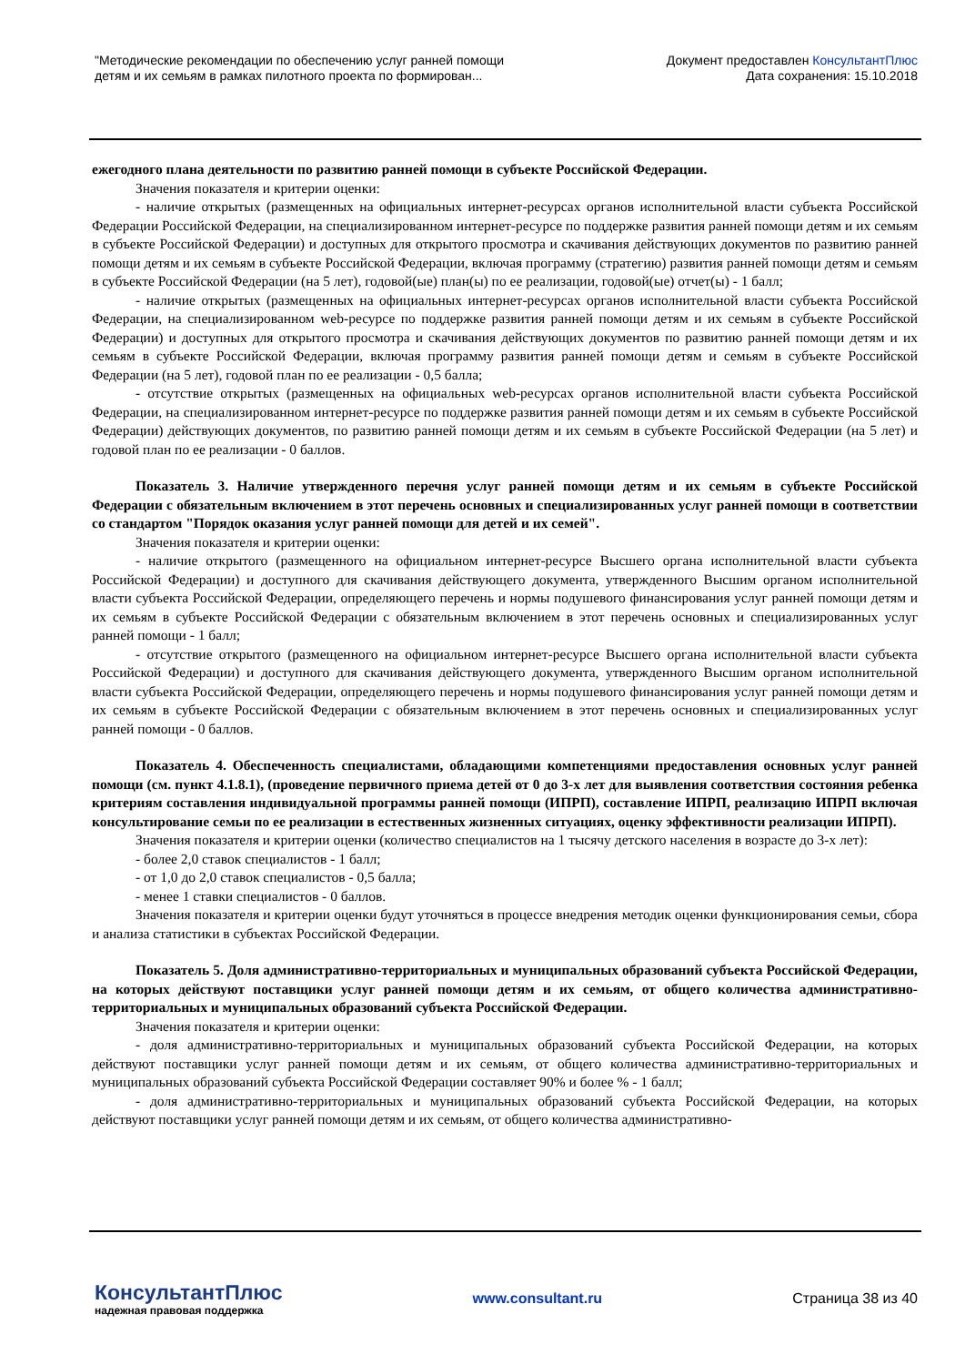"Методические рекомендации по обеспечению услуг ранней помощи
детям и их семьям в рамках пилотного проекта по формирован...
Документ предоставлен КонсультантПлюс
Дата сохранения: 15.10.2018
ежегодного плана деятельности по развитию ранней помощи в субъекте Российской Федерации.
Значения показателя и критерии оценки:
- наличие открытых (размещенных на официальных интернет-ресурсах органов исполнительной власти субъекта Российской Федерации Российской Федерации, на специализированном интернет-ресурсе по поддержке развития ранней помощи детям и их семьям в субъекте Российской Федерации) и доступных для открытого просмотра и скачивания действующих документов по развитию ранней помощи детям и их семьям в субъекте Российской Федерации, включая программу (стратегию) развития ранней помощи детям и семьям в субъекте Российской Федерации (на 5 лет), годовой(ые) план(ы) по ее реализации, годовой(ые) отчет(ы) - 1 балл;
- наличие открытых (размещенных на официальных интернет-ресурсах органов исполнительной власти субъекта Российской Федерации, на специализированном web-ресурсе по поддержке развития ранней помощи детям и их семьям в субъекте Российской Федерации) и доступных для открытого просмотра и скачивания действующих документов по развитию ранней помощи детям и их семьям в субъекте Российской Федерации, включая программу развития ранней помощи детям и семьям в субъекте Российской Федерации (на 5 лет), годовой план по ее реализации - 0,5 балла;
- отсутствие открытых (размещенных на официальных web-ресурсах органов исполнительной власти субъекта Российской Федерации, на специализированном интернет-ресурсе по поддержке развития ранней помощи детям и их семьям в субъекте Российской Федерации) действующих документов, по развитию ранней помощи детям и их семьям в субъекте Российской Федерации (на 5 лет) и годовой план по ее реализации - 0 баллов.
Показатель 3. Наличие утвержденного перечня услуг ранней помощи детям и их семьям в субъекте Российской Федерации с обязательным включением в этот перечень основных и специализированных услуг ранней помощи в соответствии со стандартом "Порядок оказания услуг ранней помощи для детей и их семей".
Значения показателя и критерии оценки:
- наличие открытого (размещенного на официальном интернет-ресурсе Высшего органа исполнительной власти субъекта Российской Федерации) и доступного для скачивания действующего документа, утвержденного Высшим органом исполнительной власти субъекта Российской Федерации, определяющего перечень и нормы подушевого финансирования услуг ранней помощи детям и их семьям в субъекте Российской Федерации с обязательным включением в этот перечень основных и специализированных услуг ранней помощи - 1 балл;
- отсутствие открытого (размещенного на официальном интернет-ресурсе Высшего органа исполнительной власти субъекта Российской Федерации) и доступного для скачивания действующего документа, утвержденного Высшим органом исполнительной власти субъекта Российской Федерации, определяющего перечень и нормы подушевого финансирования услуг ранней помощи детям и их семьям в субъекте Российской Федерации с обязательным включением в этот перечень основных и специализированных услуг ранней помощи - 0 баллов.
Показатель 4. Обеспеченность специалистами, обладающими компетенциями предоставления основных услуг ранней помощи (см. пункт 4.1.8.1), (проведение первичного приема детей от 0 до 3-х лет для выявления соответствия состояния ребенка критериям составления индивидуальной программы ранней помощи (ИПРП), составление ИПРП, реализацию ИПРП включая консультирование семьи по ее реализации в естественных жизненных ситуациях, оценку эффективности реализации ИПРП).
Значения показателя и критерии оценки (количество специалистов на 1 тысячу детского населения в возрасте до 3-х лет):
- более 2,0 ставок специалистов - 1 балл;
- от 1,0 до 2,0 ставок специалистов - 0,5 балла;
- менее 1 ставки специалистов - 0 баллов.
Значения показателя и критерии оценки будут уточняться в процессе внедрения методик оценки функционирования семьи, сбора и анализа статистики в субъектах Российской Федерации.
Показатель 5. Доля административно-территориальных и муниципальных образований субъекта Российской Федерации, на которых действуют поставщики услуг ранней помощи детям и их семьям, от общего количества административно-территориальных и муниципальных образований субъекта Российской Федерации.
Значения показателя и критерии оценки:
- доля административно-территориальных и муниципальных образований субъекта Российской Федерации, на которых действуют поставщики услуг ранней помощи детям и их семьям, от общего количества административно-территориальных и муниципальных образований субъекта Российской Федерации составляет 90% и более % - 1 балл;
- доля административно-территориальных и муниципальных образований субъекта Российской Федерации, на которых действуют поставщики услуг ранней помощи детям и их семьям, от общего количества административно-
КонсультантПлюс
надежная правовая поддержка
www.consultant.ru Страница 38 из 40